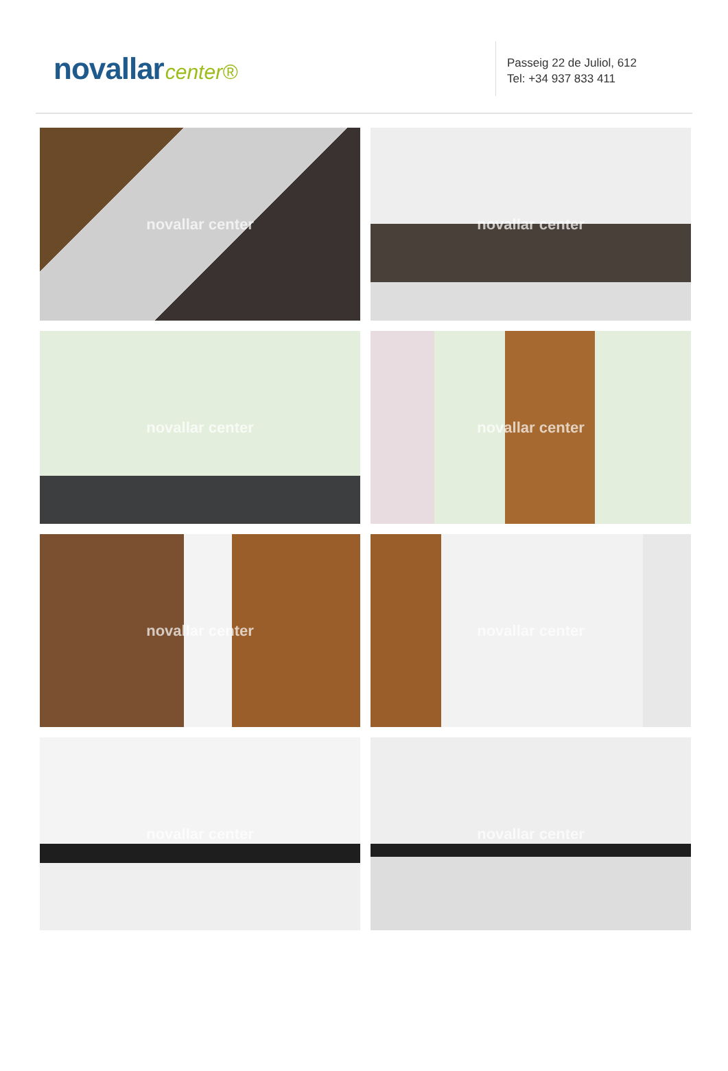novallar center®
Passeig 22 de Juliol, 612
Tel: +34 937 833 411
novallar center
novallar center
novallar center
novallar center
novallar center
novallar center
novallar center
novallar center